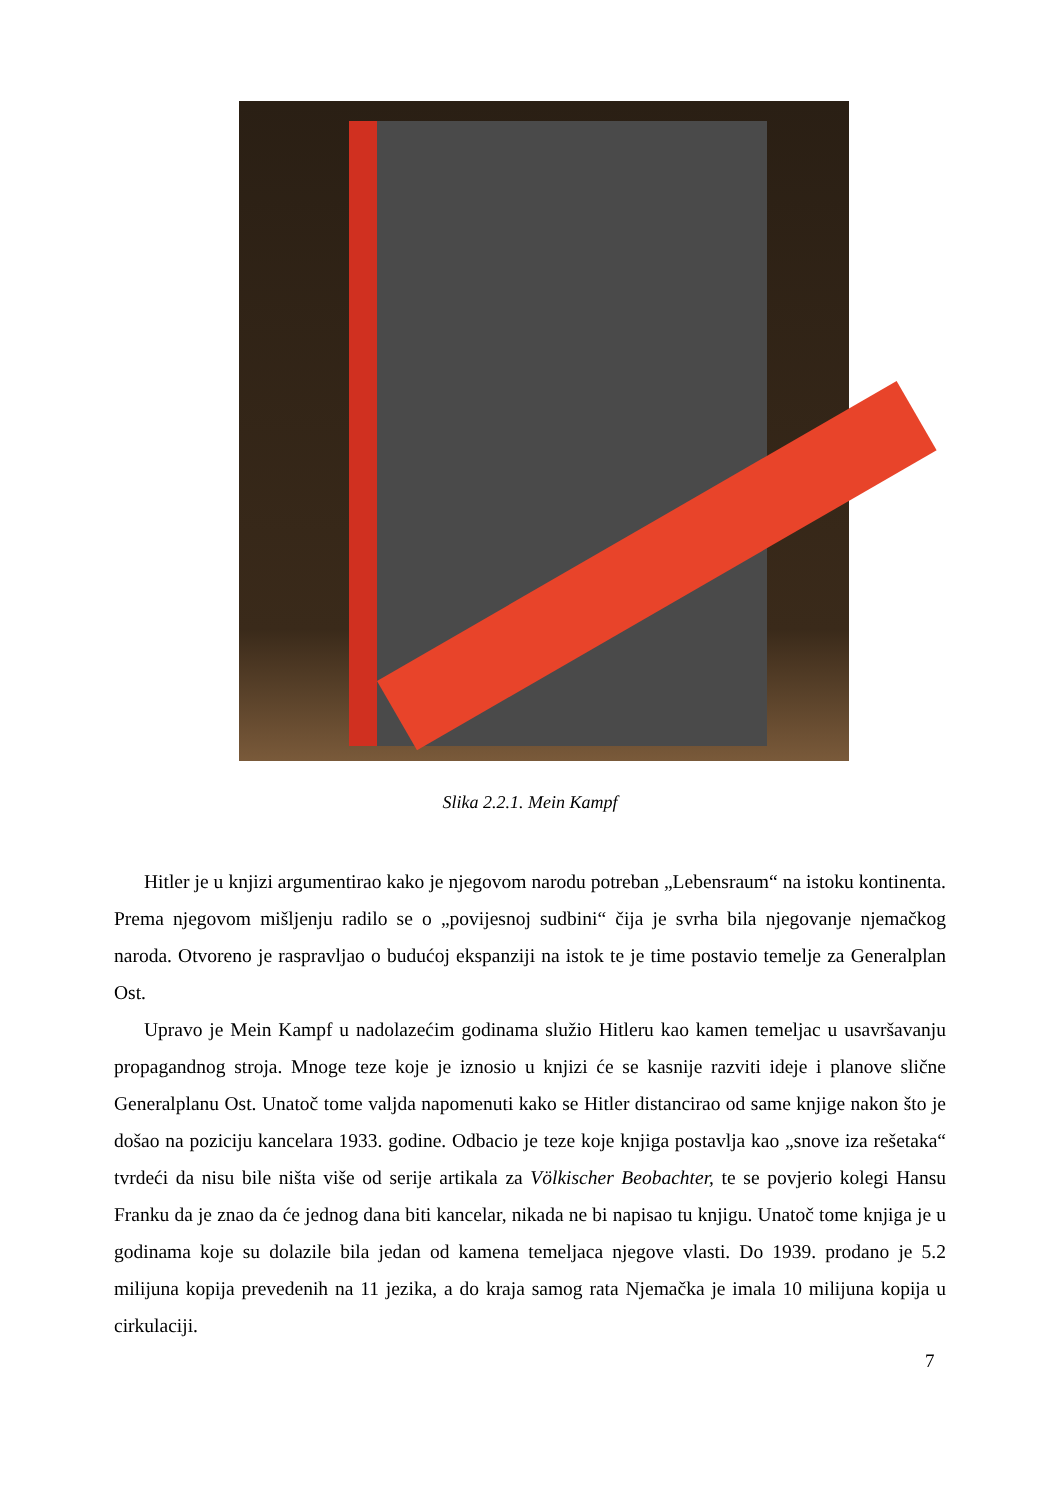Slika 2.2.1. Mein Kampf
Hitler je u knjizi argumentirao kako je njegovom narodu potreban „Lebensraum“ na istoku kontinenta. Prema njegovom mišljenju radilo se o „povijesnoj sudbini“ čija je svrha bila njegovanje njemačkog naroda. Otvoreno je raspravljao o budućoj ekspanziji na istok te je time postavio temelje za Generalplan Ost.
Upravo je Mein Kampf u nadolazećim godinama služio Hitleru kao kamen temeljac u usavršavanju propagandnog stroja. Mnoge teze koje je iznosio u knjizi će se kasnije razviti ideje i planove slične Generalplanu Ost. Unatoč tome valjda napomenuti kako se Hitler distancirao od same knjige nakon što je došao na poziciju kancelara 1933. godine. Odbacio je teze koje knjiga postavlja kao „snove iza rešetaka“ tvrdeći da nisu bile ništa više od serije artikala za Völkischer Beobachter, te se povjerio kolegi Hansu Franku da je znao da će jednog dana biti kancelar, nikada ne bi napisao tu knjigu. Unatoč tome knjiga je u godinama koje su dolazile bila jedan od kamena temeljaca njegove vlasti. Do 1939. prodano je 5.2 milijuna kopija prevedenih na 11 jezika, a do kraja samog rata Njemačka je imala 10 milijuna kopija u cirkulaciji.
7